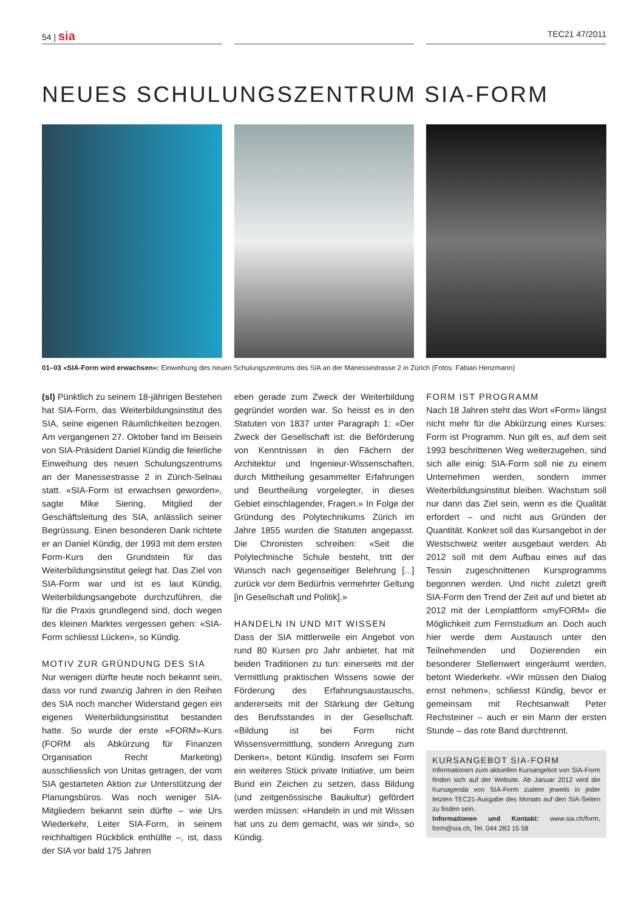54 | sia TEC21 47/2011
NEUES SCHULUNGSZENTRUM SIA-FORM
01–03 «SIA-Form wird erwachsen»: Einweihung des neuen Schulungszentrums des SIA an der Manessestrasse 2 in Zürich (Fotos: Fabian Henzmann)
(sl) Pünktlich zu seinem 18-jährigen Bestehen hat SIA-Form, das Weiterbildungsinstitut des SIA, seine eigenen Räumlichkeiten bezogen. Am vergangenen 27. Oktober fand im Beisein von SIA-Präsident Daniel Kündig die feierliche Einweihung des neuen Schulungszentrums an der Manessestrasse 2 in Zürich-Selnau statt. «SIA-Form ist erwachsen geworden», sagte Mike Siering, Mitglied der Geschäftsleitung des SIA, anlässlich seiner Begrüssung. Einen besonderen Dank richtete er an Daniel Kündig, der 1993 mit dem ersten Form-Kurs den Grundstein für das Weiterbildungsinstitut gelegt hat. Das Ziel von SIA-Form war und ist es laut Kündig, Weiterbildungsangebote durchzuführen, die für die Praxis grundlegend sind, doch wegen des kleinen Marktes vergessen gehen: «SIA-Form schliesst Lücken», so Kündig.
MOTIV ZUR GRÜNDUNG DES SIA
Nur wenigen dürfte heute noch bekannt sein, dass vor rund zwanzig Jahren in den Reihen des SIA noch mancher Widerstand gegen ein eigenes Weiterbildungsinstitut bestanden hatte. So wurde der erste «FORM»-Kurs (FORM als Abkürzung für Finanzen Organisation Recht Marketing) ausschliesslich von Unitas getragen, der vom SIA gestarteten Aktion zur Unterstützung der Planungsbüros. Was noch weniger SIA-Mitgliedern bekannt sein dürfte – wie Urs Wiederkehr, Leiter SIA-Form, in seinem reichhaltigen Rückblick enthüllte –, ist, dass der SIA vor bald 175 Jahren
eben gerade zum Zweck der Weiterbildung gegründet worden war. So heisst es in den Statuten von 1837 unter Paragraph 1: «Der Zweck der Gesellschaft ist: die Beförderung von Kenntnissen in den Fächern der Architektur und Ingenieur-Wissenschaften, durch Mittheilung gesammelter Erfahrungen und Beurtheilung vorgelegter, in dieses Gebiet einschlagender, Fragen.» In Folge der Gründung des Polytechnikums Zürich im Jahre 1855 wurden die Statuten angepasst. Die Chronisten schreiben: «Seit die Polytechnische Schule besteht, tritt der Wunsch nach gegenseitiger Belehrung [...] zurück vor dem Bedürfnis vermehrter Geltung [in Gesellschaft und Politik].»
HANDELN IN UND MIT WISSEN
Dass der SIA mittlerweile ein Angebot von rund 80 Kursen pro Jahr anbietet, hat mit beiden Traditionen zu tun: einerseits mit der Vermittlung praktischen Wissens sowie der Förderung des Erfahrungsaustauschs, andererseits mit der Stärkung der Geltung des Berufsstandes in der Gesellschaft. «Bildung ist bei Form nicht Wissensvermittlung, sondern Anregung zum Denken», betont Kündig. Insofern sei Form ein weiteres Stück private Initiative, um beim Bund ein Zeichen zu setzen, dass Bildung (und zeitgenössische Baukultur) gefördert werden müssen: «Handeln in und mit Wissen hat uns zu dem gemacht, was wir sind», so Kündig.
FORM IST PROGRAMM
Nach 18 Jahren steht das Wort «Form» längst nicht mehr für die Abkürzung eines Kurses: Form ist Programm. Nun gilt es, auf dem seit 1993 beschrittenen Weg weiterzugehen, sind sich alle einig: SIA-Form soll nie zu einem Unternehmen werden, sondern immer Weiterbildungsinstitut bleiben. Wachstum soll nur dann das Ziel sein, wenn es die Qualität erfordert – und nicht aus Gründen der Quantität. Konkret soll das Kursangebot in der Westschweiz weiter ausgebaut werden. Ab 2012 soll mit dem Aufbau eines auf das Tessin zugeschnittenen Kursprogramms begonnen werden. Und nicht zuletzt greift SIA-Form den Trend der Zeit auf und bietet ab 2012 mit der Lernplattform «myFORM» die Möglichkeit zum Fernstudium an. Doch auch hier werde dem Austausch unter den Teilnehmenden und Dozierenden ein besonderer Stellenwert eingeräumt werden, betont Wiederkehr. «Wir müssen den Dialog ernst nehmen», schliesst Kündig, bevor er gemeinsam mit Rechtsanwalt Peter Rechsteiner – auch er ein Mann der ersten Stunde – das rote Band durchtrennt.
KURSANGEBOT SIA-FORM
Informationen zum aktuellen Kursangebot von SIA-Form finden sich auf der Website. Ab Januar 2012 wird die Kursagenda von SIA-Form zudem jeweils in jeder letzten TEC21-Ausgabe des Monats auf den SIA-Seiten zu finden sein.
Informationen und Kontakt: www.sia.ch/form, form@sia.ch, Tel. 044 283 15 58